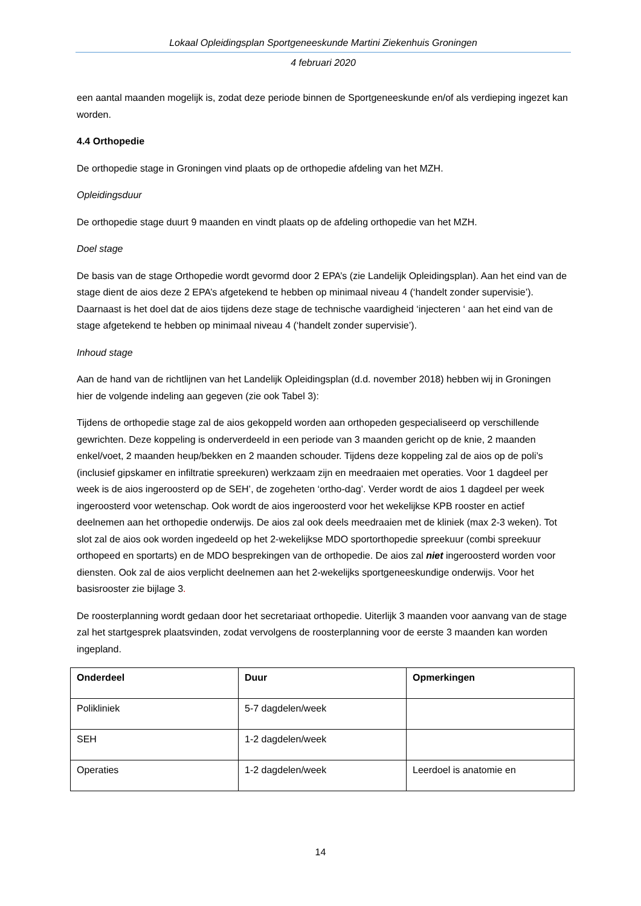Lokaal Opleidingsplan Sportgeneeskunde Martini Ziekenhuis Groningen
4 februari 2020
een aantal maanden mogelijk is, zodat deze periode binnen de Sportgeneeskunde en/of als verdieping ingezet kan worden.
4.4 Orthopedie
De orthopedie stage in Groningen vind plaats op de orthopedie afdeling van het MZH.
Opleidingsduur
De orthopedie stage duurt 9 maanden en vindt plaats op de afdeling orthopedie van het MZH.
Doel stage
De basis van de stage Orthopedie wordt gevormd door 2 EPA’s (zie Landelijk Opleidingsplan). Aan het eind van de stage dient de aios deze 2 EPA’s afgetekend te hebben op minimaal niveau 4 (‘handelt zonder supervisie’). Daarnaast is het doel dat de aios tijdens deze stage de technische vaardigheid ‘injecteren ‘ aan het eind van de stage afgetekend te hebben op minimaal niveau 4 (‘handelt zonder supervisie’).
Inhoud stage
Aan de hand van de richtlijnen van het Landelijk Opleidingsplan (d.d. november 2018) hebben wij in Groningen hier de volgende indeling aan gegeven (zie ook Tabel 3):
Tijdens de orthopedie stage zal de aios gekoppeld worden aan orthopeden gespecialiseerd op verschillende gewrichten. Deze koppeling is onderverdeeld in een periode van 3 maanden gericht op de knie, 2 maanden enkel/voet, 2 maanden heup/bekken en 2 maanden schouder. Tijdens deze koppeling zal de aios op de poli’s (inclusief gipskamer en infiltratie spreekuren) werkzaam zijn en meedraaien met operaties. Voor 1 dagdeel per week is de aios ingeroosterd op de SEH’, de zogeheten ‘ortho-dag’. Verder wordt de aios 1 dagdeel per week ingeroosterd voor wetenschap. Ook wordt de aios ingeroosterd voor het wekelijkse KPB rooster en actief deelnemen aan het orthopedie onderwijs. De aios zal ook deels meedraaien met de kliniek (max 2-3 weken). Tot slot zal de aios ook worden ingedeeld op het 2-wekelijkse MDO sportorthopedie spreekuur (combi spreekuur orthopeed en sportarts) en de MDO besprekingen van de orthopedie. De aios zal niet ingeroosterd worden voor diensten. Ook zal de aios verplicht deelnemen aan het 2-wekelijks sportgeneeskundige onderwijs. Voor het basisrooster zie bijlage 3.
De roosterplanning wordt gedaan door het secretariaat orthopedie. Uiterlijk 3 maanden voor aanvang van de stage zal het startgesprek plaatsvinden, zodat vervolgens de roosterplanning voor de eerste 3 maanden kan worden ingepland.
| Onderdeel | Duur | Opmerkingen |
| --- | --- | --- |
| Polikliniek | 5-7 dagdelen/week | |
| SEH | 1-2 dagdelen/week | |
| Operaties | 1-2 dagdelen/week | Leerdoel is anatomie en |
14